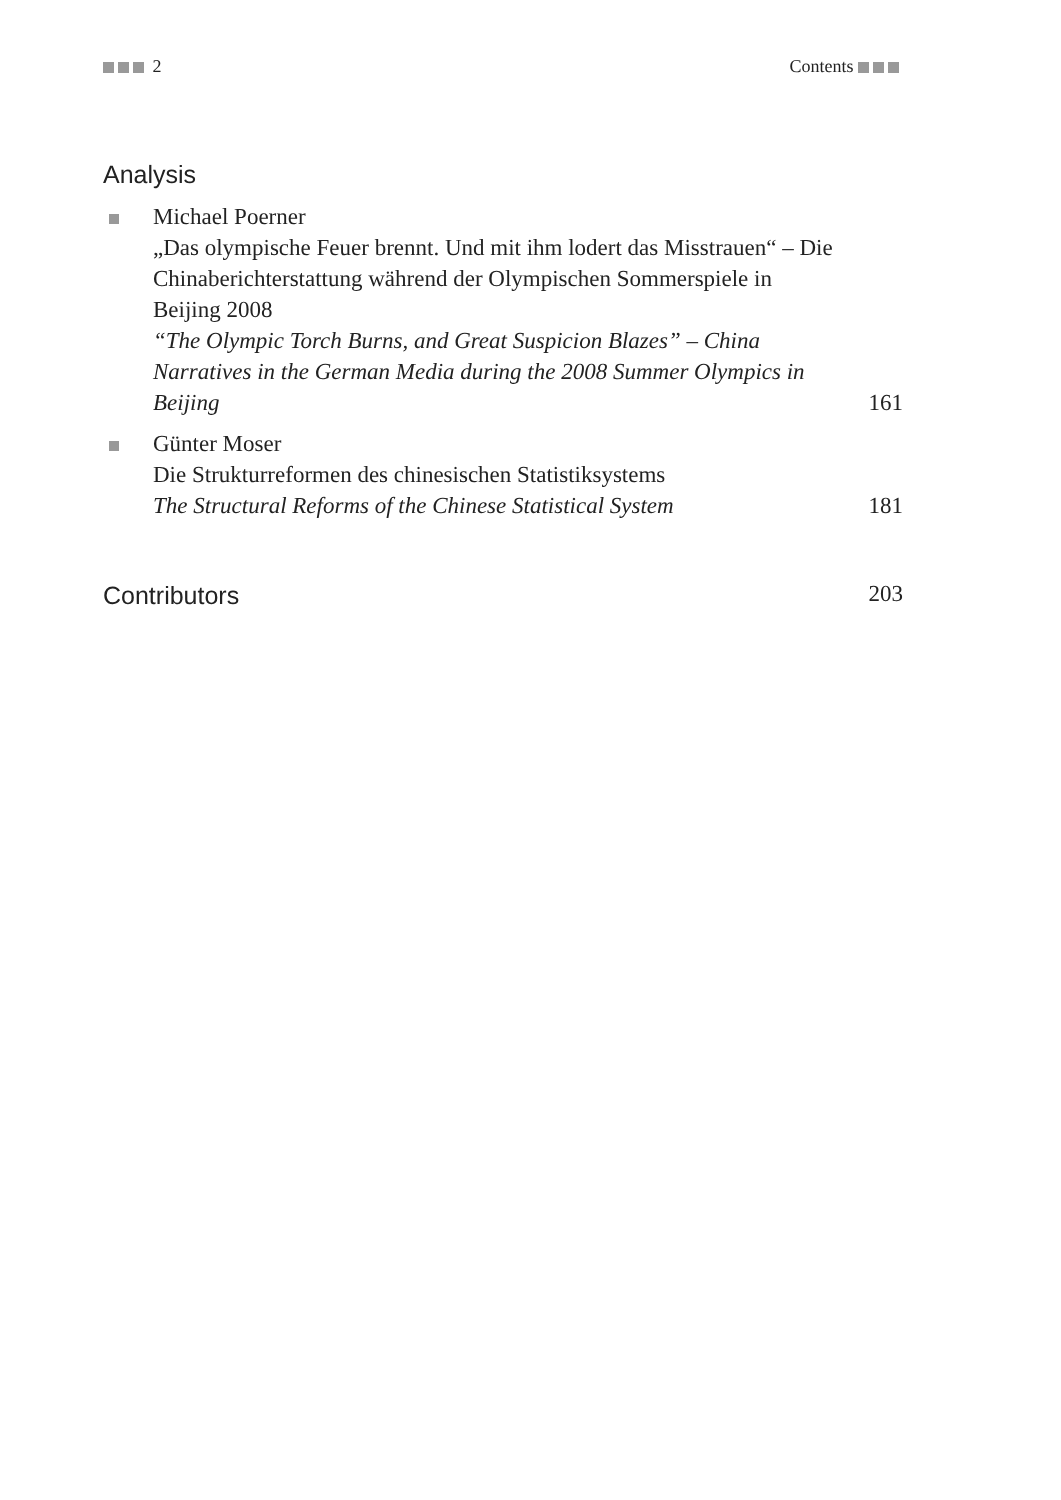2 Contents
Analysis
Michael Poerner
„Das olympische Feuer brennt. Und mit ihm lodert das Misstrauen“ – Die Chinaberichterstattung während der Olympischen Sommerspiele in Beijing 2008
“The Olympic Torch Burns, and Great Suspicion Blazes” – China Narratives in the German Media during the 2008 Summer Olympics in Beijing
161
Günter Moser
Die Strukturreformen des chinesischen Statistiksystems
The Structural Reforms of the Chinese Statistical System
181
Contributors 203